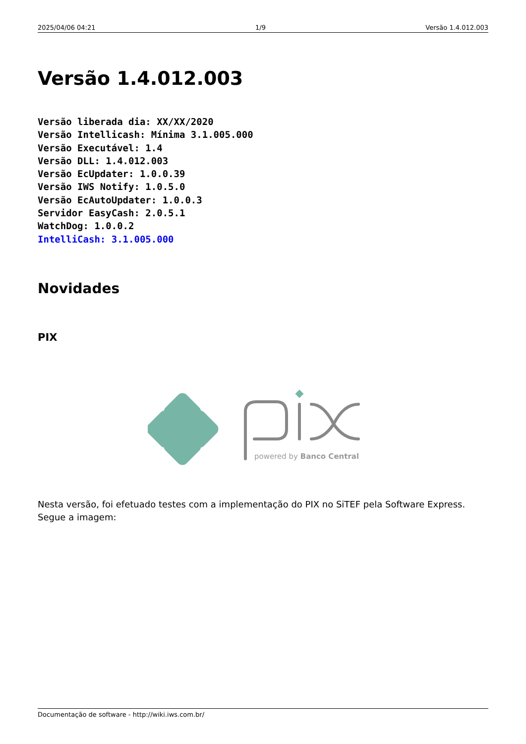2025/04/06 04:21 1/9 Versão 1.4.012.003
Versão 1.4.012.003
Versão liberada dia: XX/XX/2020
Versão Intellicash: Mínima 3.1.005.000
Versão Executável: 1.4
Versão DLL: 1.4.012.003
Versão EcUpdater: 1.0.0.39
Versão IWS Notify: 1.0.5.0
Versão EcAutoUpdater: 1.0.0.3
Servidor EasyCash: 2.0.5.1
WatchDog: 1.0.0.2
IntelliCash: 3.1.005.000
Novidades
PIX
powered by Banco Central
Nesta versão, foi efetuado testes com a implementação do PIX no SiTEF pela Software Express. Segue a imagem:
Documentação de software - http://wiki.iws.com.br/